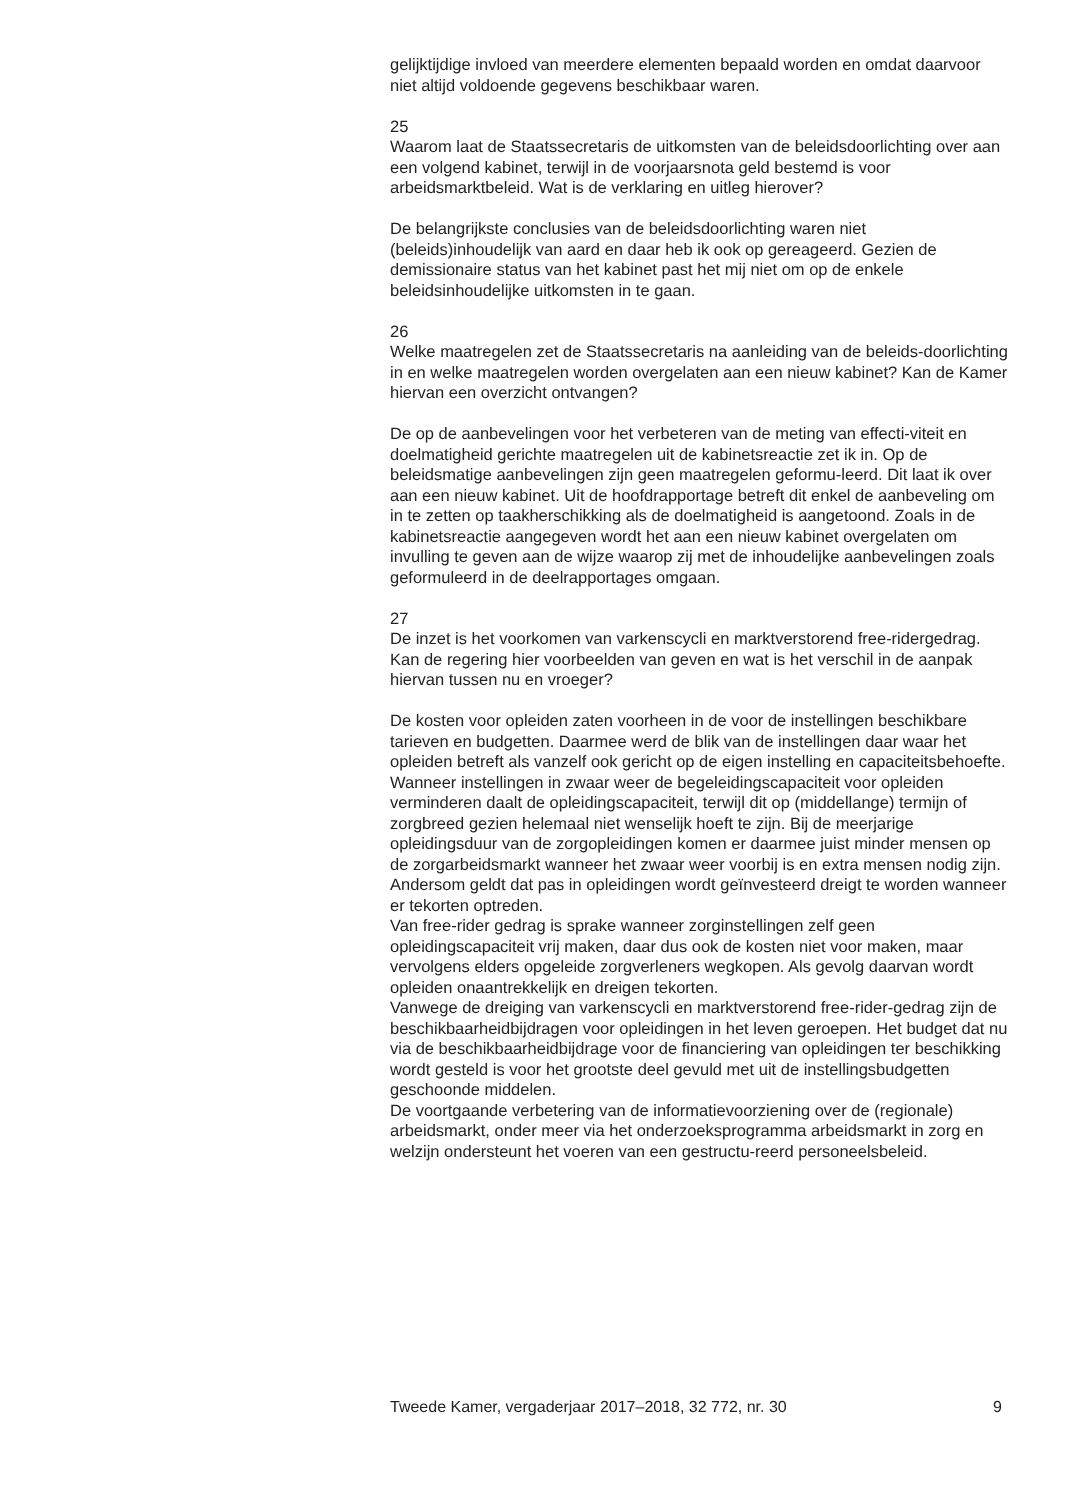gelijktijdige invloed van meerdere elementen bepaald worden en omdat daarvoor niet altijd voldoende gegevens beschikbaar waren.
25
Waarom laat de Staatssecretaris de uitkomsten van de beleidsdoorlichting over aan een volgend kabinet, terwijl in de voorjaarsnota geld bestemd is voor arbeidsmarktbeleid. Wat is de verklaring en uitleg hierover?
De belangrijkste conclusies van de beleidsdoorlichting waren niet (beleids)inhoudelijk van aard en daar heb ik ook op gereageerd. Gezien de demissionaire status van het kabinet past het mij niet om op de enkele beleidsinhoudelijke uitkomsten in te gaan.
26
Welke maatregelen zet de Staatssecretaris na aanleiding van de beleids-doorlichting in en welke maatregelen worden overgelaten aan een nieuw kabinet? Kan de Kamer hiervan een overzicht ontvangen?
De op de aanbevelingen voor het verbeteren van de meting van effecti-viteit en doelmatigheid gerichte maatregelen uit de kabinetsreactie zet ik in. Op de beleidsmatige aanbevelingen zijn geen maatregelen geformu-leerd. Dit laat ik over aan een nieuw kabinet. Uit de hoofdrapportage betreft dit enkel de aanbeveling om in te zetten op taakherschikking als de doelmatigheid is aangetoond. Zoals in de kabinetsreactie aangegeven wordt het aan een nieuw kabinet overgelaten om invulling te geven aan de wijze waarop zij met de inhoudelijke aanbevelingen zoals geformuleerd in de deelrapportages omgaan.
27
De inzet is het voorkomen van varkenscycli en marktverstorend free-ridergedrag. Kan de regering hier voorbeelden van geven en wat is het verschil in de aanpak hiervan tussen nu en vroeger?
De kosten voor opleiden zaten voorheen in de voor de instellingen beschikbare tarieven en budgetten. Daarmee werd de blik van de instellingen daar waar het opleiden betreft als vanzelf ook gericht op de eigen instelling en capaciteitsbehoefte.
Wanneer instellingen in zwaar weer de begeleidingscapaciteit voor opleiden verminderen daalt de opleidingscapaciteit, terwijl dit op (middellange) termijn of zorgbreed gezien helemaal niet wenselijk hoeft te zijn. Bij de meerjarige opleidingsduur van de zorgopleidingen komen er daarmee juist minder mensen op de zorgarbeidsmarkt wanneer het zwaar weer voorbij is en extra mensen nodig zijn. Andersom geldt dat pas in opleidingen wordt geïnvesteerd dreigt te worden wanneer er tekorten optreden.
Van free-rider gedrag is sprake wanneer zorginstellingen zelf geen opleidingscapaciteit vrij maken, daar dus ook de kosten niet voor maken, maar vervolgens elders opgeleide zorgverleners wegkopen. Als gevolg daarvan wordt opleiden onaantrekkelijk en dreigen tekorten.
Vanwege de dreiging van varkenscycli en marktverstorend free-rider-gedrag zijn de beschikbaarheidbijdragen voor opleidingen in het leven geroepen. Het budget dat nu via de beschikbaarheidbijdrage voor de financiering van opleidingen ter beschikking wordt gesteld is voor het grootste deel gevuld met uit de instellingsbudgetten geschoonde middelen.
De voortgaande verbetering van de informatievoorziening over de (regionale) arbeidsmarkt, onder meer via het onderzoeksprogramma arbeidsmarkt in zorg en welzijn ondersteunt het voeren van een gestructu-reerd personeelsbeleid.
Tweede Kamer, vergaderjaar 2017–2018, 32 772, nr. 30 9